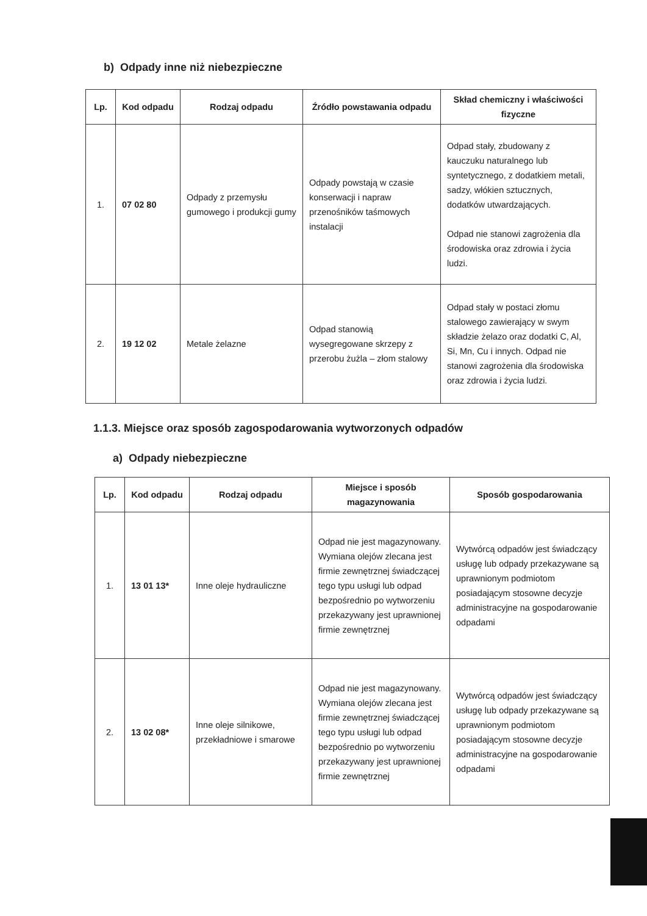b) Odpady inne niż niebezpieczne
| Lp. | Kod odpadu | Rodzaj odpadu | Źródło powstawania odpadu | Skład chemiczny i właściwości fizyczne |
| --- | --- | --- | --- | --- |
| 1. | 07 02 80 | Odpady z przemysłu gumowego i produkcji gumy | Odpady powstają w czasie konserwacji i napraw przenośników taśmowych instalacji | Odpad stały, zbudowany z kauczuku naturalnego lub syntetycznego, z dodatkiem metali, sadzy, włókien sztucznych, dodatków utwardzających. Odpad nie stanowi zagrożenia dla środowiska oraz zdrowia i życia ludzi. |
| 2. | 19 12 02 | Metale żelazne | Odpad stanowią wysegregowane skrzepy z przerobu żużla – złom stalowy | Odpad stały w postaci złomu stalowego zawierający w swym składzie żelazo oraz dodatki C, Al, Si, Mn, Cu i innych. Odpad nie stanowi zagrożenia dla środowiska oraz zdrowia i życia ludzi. |
1.1.3. Miejsce oraz sposób zagospodarowania wytworzonych odpadów
a) Odpady niebezpieczne
| Lp. | Kod odpadu | Rodzaj odpadu | Miejsce i sposób magazynowania | Sposób gospodarowania |
| --- | --- | --- | --- | --- |
| 1. | 13 01 13* | Inne oleje hydrauliczne | Odpad nie jest magazynowany. Wymiana olejów zlecana jest firmie zewnętrznej świadczącej tego typu usługi lub odpad bezpośrednio po wytworzeniu przekazywany jest uprawnionej firmie zewnętrznej | Wytwórcą odpadów jest świadczący usługę lub odpady przekazywane są uprawnionym podmiotom posiadającym stosowne decyzje administracyjne na gospodarowanie odpadami |
| 2. | 13 02 08* | Inne oleje silnikowe, przekładniowe i smarowe | Odpad nie jest magazynowany. Wymiana olejów zlecana jest firmie zewnętrznej świadczącej tego typu usługi lub odpad bezpośrednio po wytworzeniu przekazywany jest uprawnionej firmie zewnętrznej | Wytwórcą odpadów jest świadczący usługę lub odpady przekazywane są uprawnionym podmiotom posiadającym stosowne decyzje administracyjne na gospodarowanie odpadami |